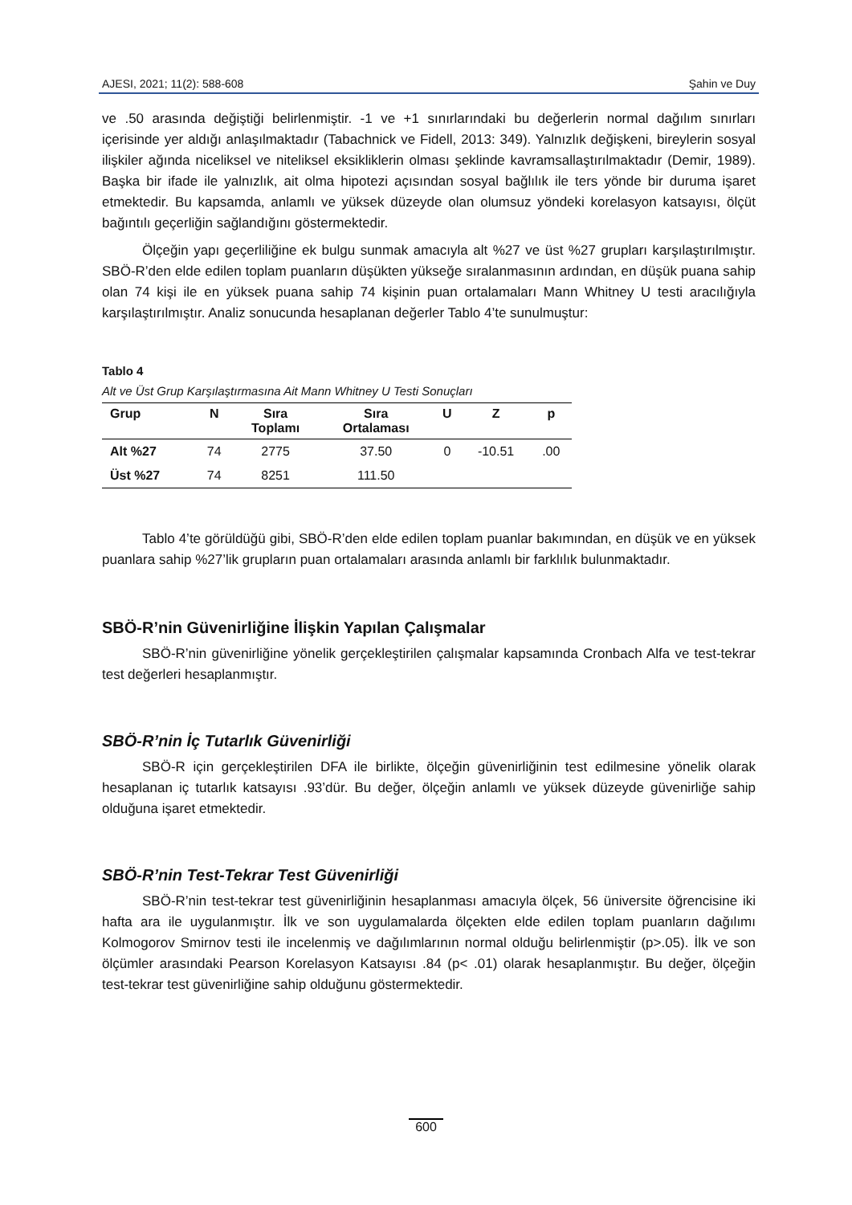AJESI, 2021; 11(2): 588-608 Şahin ve Duy
ve .50 arasında değiştiği belirlenmiştir. -1 ve +1 sınırlarındaki bu değerlerin normal dağılım sınırları içerisinde yer aldığı anlaşılmaktadır (Tabachnick ve Fidell, 2013: 349). Yalnızlık değişkeni, bireylerin sosyal ilişkiler ağında niceliksel ve niteliksel eksikliklerin olması şeklinde kavramsallaştırılmaktadır (Demir, 1989). Başka bir ifade ile yalnızlık, ait olma hipotezi açısından sosyal bağlılık ile ters yönde bir duruma işaret etmektedir. Bu kapsamda, anlamlı ve yüksek düzeyde olan olumsuz yöndeki korelasyon katsayısı, ölçüt bağıntılı geçerliğin sağlandığını göstermektedir.
Ölçeğin yapı geçerliliğine ek bulgu sunmak amacıyla alt %27 ve üst %27 grupları karşılaştırılmıştır. SBÖ-R’den elde edilen toplam puanların düşükten yükseğe sıralanmasının ardından, en düşük puana sahip olan 74 kişi ile en yüksek puana sahip 74 kişinin puan ortalamaları Mann Whitney U testi aracılığıyla karşılaştırılmıştır. Analiz sonucunda hesaplanan değerler Tablo 4’te sunulmuştur:
Tablo 4
Alt ve Üst Grup Karşılaştırmasına Ait Mann Whitney U Testi Sonuçları
| Grup | N | Sıra Toplamı | Sıra Ortalaması | U | Z | p |
| --- | --- | --- | --- | --- | --- | --- |
| Alt %27 | 74 | 2775 | 37.50 | 0 | -10.51 | .00 |
| Üst %27 | 74 | 8251 | 111.50 | | | |
Tablo 4’te görüldüğü gibi, SBÖ-R’den elde edilen toplam puanlar bakımından, en düşük ve en yüksek puanlara sahip %27’lik grupların puan ortalamaları arasında anlamlı bir farklılık bulunmaktadır.
SBÖ-R’nin Güvenirliğine İlişkin Yapılan Çalışmalar
SBÖ-R’nin güvenirliğine yönelik gerçekleştirilen çalışmalar kapsamında Cronbach Alfa ve test-tekrar test değerleri hesaplanmıştır.
SBÖ-R’nin İç Tutarlık Güvenirliği
SBÖ-R için gerçekleştirilen DFA ile birlikte, ölçeğin güvenirliğinin test edilmesine yönelik olarak hesaplanan iç tutarlık katsayısı .93’dür. Bu değer, ölçeğin anlamlı ve yüksek düzeyde güvenirliğe sahip olduğuna işaret etmektedir.
SBÖ-R’nin Test-Tekrar Test Güvenirliği
SBÖ-R’nin test-tekrar test güvenirliğinin hesaplanması amacıyla ölçek, 56 üniversite öğrencisine iki hafta ara ile uygulanmıştır. İlk ve son uygulamalarda ölçekten elde edilen toplam puanların dağılımı Kolmogorov Smirnov testi ile incelenmiş ve dağılımlarının normal olduğu belirlenmiştir (p>.05). İlk ve son ölçümler arasındaki Pearson Korelasyon Katsayısı .84 (p< .01) olarak hesaplanmıştır. Bu değer, ölçeğin test-tekrar test güvenirliğine sahip olduğunu göstermektedir.
600